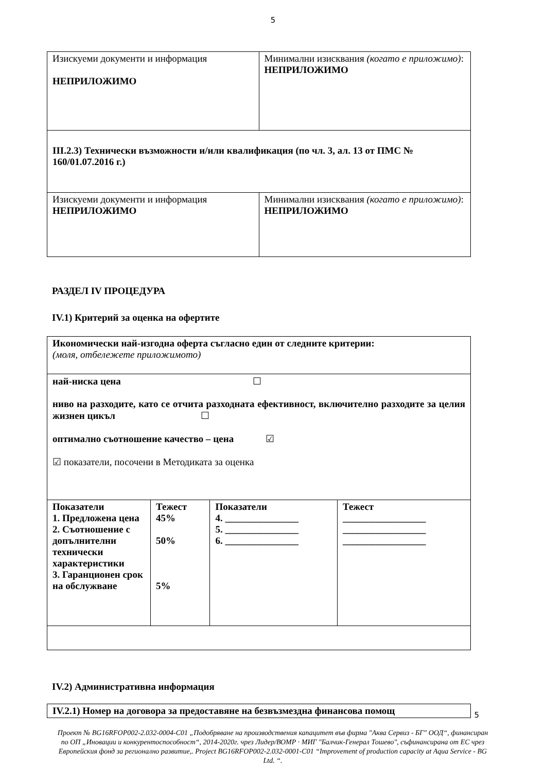5
| Изискуеми документи и информация НЕПРИЛОЖИМО | Минимални изисквания (когато е приложимо) : НЕПРИЛОЖИМО |
| III.2.3) Технически възможности и/или квалификация (по чл. 3, ал. 13 от ПМС № 160/01.07.2016 г.) | |
| Изискуеми документи и информация НЕПРИЛОЖИМО | Минимални изисквания (когато е приложимо) : НЕПРИЛОЖИМО |
РАЗДЕЛ IV ПРОЦЕДУРА
IV.1) Критерий за оценка на офертите
| Икономически най-изгодна оферта съгласно един от следните критерии: (моля, отбележете приложимото) | | | |
| най-ниска цена ☐ ниво на разходите, като се отчита разходната ефективност, включително разходите за целия жизнен цикъл ☐ оптимално съотношение качество – цена ☑ ☑ показатели, посочени в Методиката за оценка | | | |
| Показатели 1. Предложена цена 2. Съотношение с допълнителни технически характеристики 3. Гаранционен срок на обслужване | Тежест 45% 50% 5% | Показатели 4. _______________ 5. _______________ 6. _______________ | Тежест _________________ _________________ _________________ |
IV.2) Административна информация
| IV.2.1) Номер на договора за предоставяне на безвъзмездна финансова помощ |
Проект № BG16RFOP002-2.032-0004-C01 „Подобряване на производствения капацитет във фирма "Аква Сервиз - БГ" ООД“, финансиран по ОП „Иновации и конкурентоспособност“, 2014-2020г. чрез Лидер/ВОМР · МИГ "Балчик-Генерал Тошево", съфинансирана от ЕС чрез Европейския фонд за регионално развитие,. Project BG16RFOP002-2.032-0001-C01 “Improvement of production capacity at Aqua Service - BG Ltd. “.
5